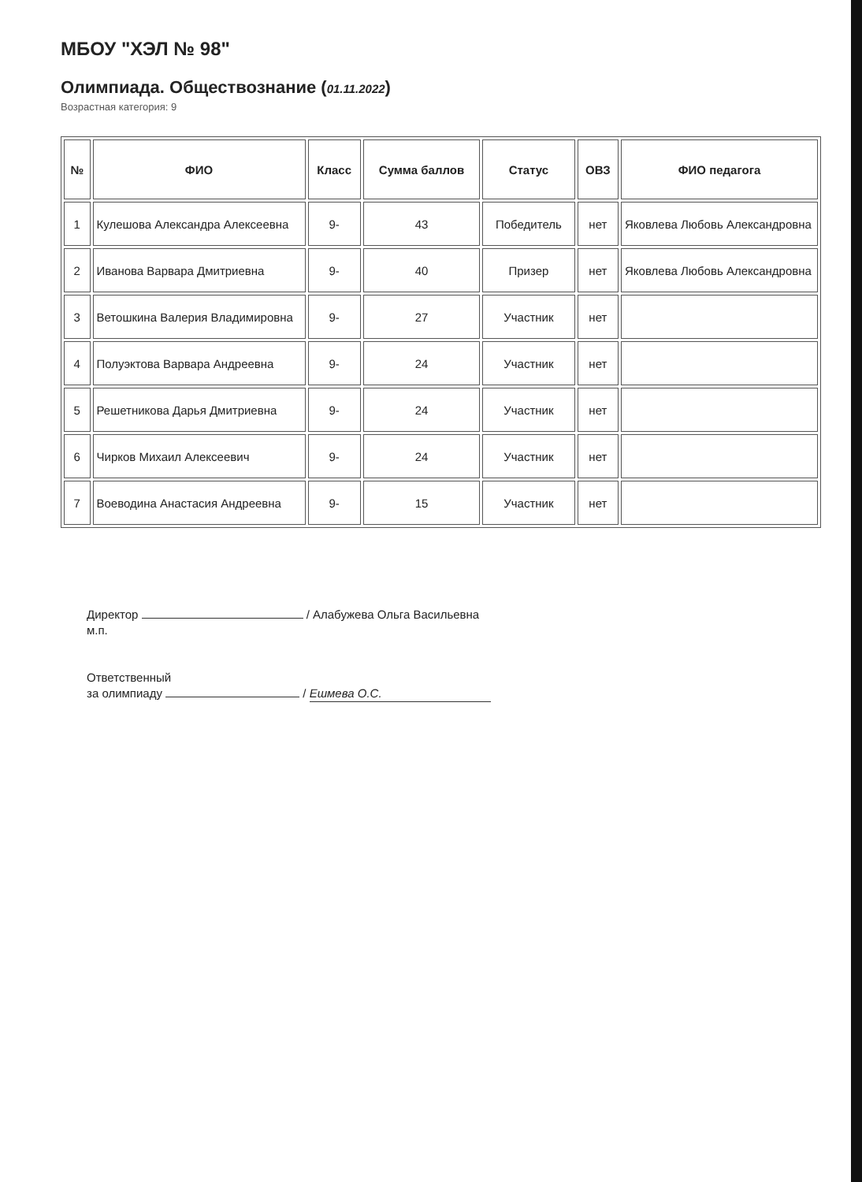МБОУ "ХЭЛ № 98"
Олимпиада. Обществознание (01.11.2022)
Возрастная категория: 9
| № | ФИО | Класс | Сумма баллов | Статус | ОВЗ | ФИО педагога |
| --- | --- | --- | --- | --- | --- | --- |
| 1 | Кулешова Александра Алексеевна | 9- | 43 | Победитель | нет | Яковлева Любовь Александровна |
| 2 | Иванова Варвара Дмитриевна | 9- | 40 | Призер | нет | Яковлева Любовь Александровна |
| 3 | Ветошкина Валерия Владимировна | 9- | 27 | Участник | нет | |
| 4 | Полуэктова Варвара Андреевна | 9- | 24 | Участник | нет | |
| 5 | Решетникова Дарья Дмитриевна | 9- | 24 | Участник | нет | |
| 6 | Чирков Михаил Алексеевич | 9- | 24 | Участник | нет | |
| 7 | Воеводина Анастасия Андреевна | 9- | 15 | Участник | нет | |
Директор / Алабужева Ольга Васильевна
м.п.
Ответственный
за олимпиаду / Ешмева О.С.